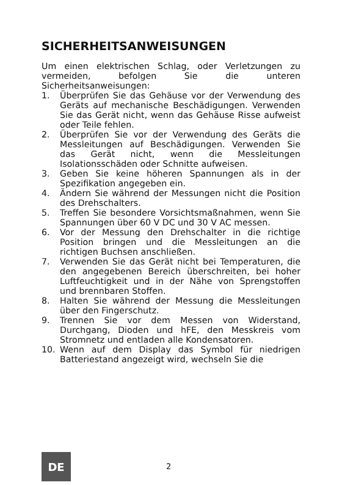SICHERHEITSANWEISUNGEN
Um einen elektrischen Schlag, oder Verletzungen zu vermeiden, befolgen Sie die unteren Sicherheitsanweisungen:
1. Überprüfen Sie das Gehäuse vor der Verwendung des Geräts auf mechanische Beschädigungen. Verwenden Sie das Gerät nicht, wenn das Gehäuse Risse aufweist oder Teile fehlen.
2. Überprüfen Sie vor der Verwendung des Geräts die Messleitungen auf Beschädigungen. Verwenden Sie das Gerät nicht, wenn die Messleitungen Isolationsschäden oder Schnitte aufweisen.
3. Geben Sie keine höheren Spannungen als in der Spezifikation angegeben ein.
4. Ändern Sie während der Messungen nicht die Position des Drehschalters.
5. Treffen Sie besondere Vorsichtsmaßnahmen, wenn Sie Spannungen über 60 V DC und 30 V AC messen.
6. Vor der Messung den Drehschalter in die richtige Position bringen und die Messleitungen an die richtigen Buchsen anschließen.
7. Verwenden Sie das Gerät nicht bei Temperaturen, die den angegebenen Bereich überschreiten, bei hoher Luftfeuchtigkeit und in der Nähe von Sprengstoffen und brennbaren Stoffen.
8. Halten Sie während der Messung die Messleitungen über den Fingerschutz.
9. Trennen Sie vor dem Messen von Widerstand, Durchgang, Dioden und hFE, den Messkreis vom Stromnetz und entladen alle Kondensatoren.
10. Wenn auf dem Display das Symbol für niedrigen Batteriestand angezeigt wird, wechseln Sie die
2
DE